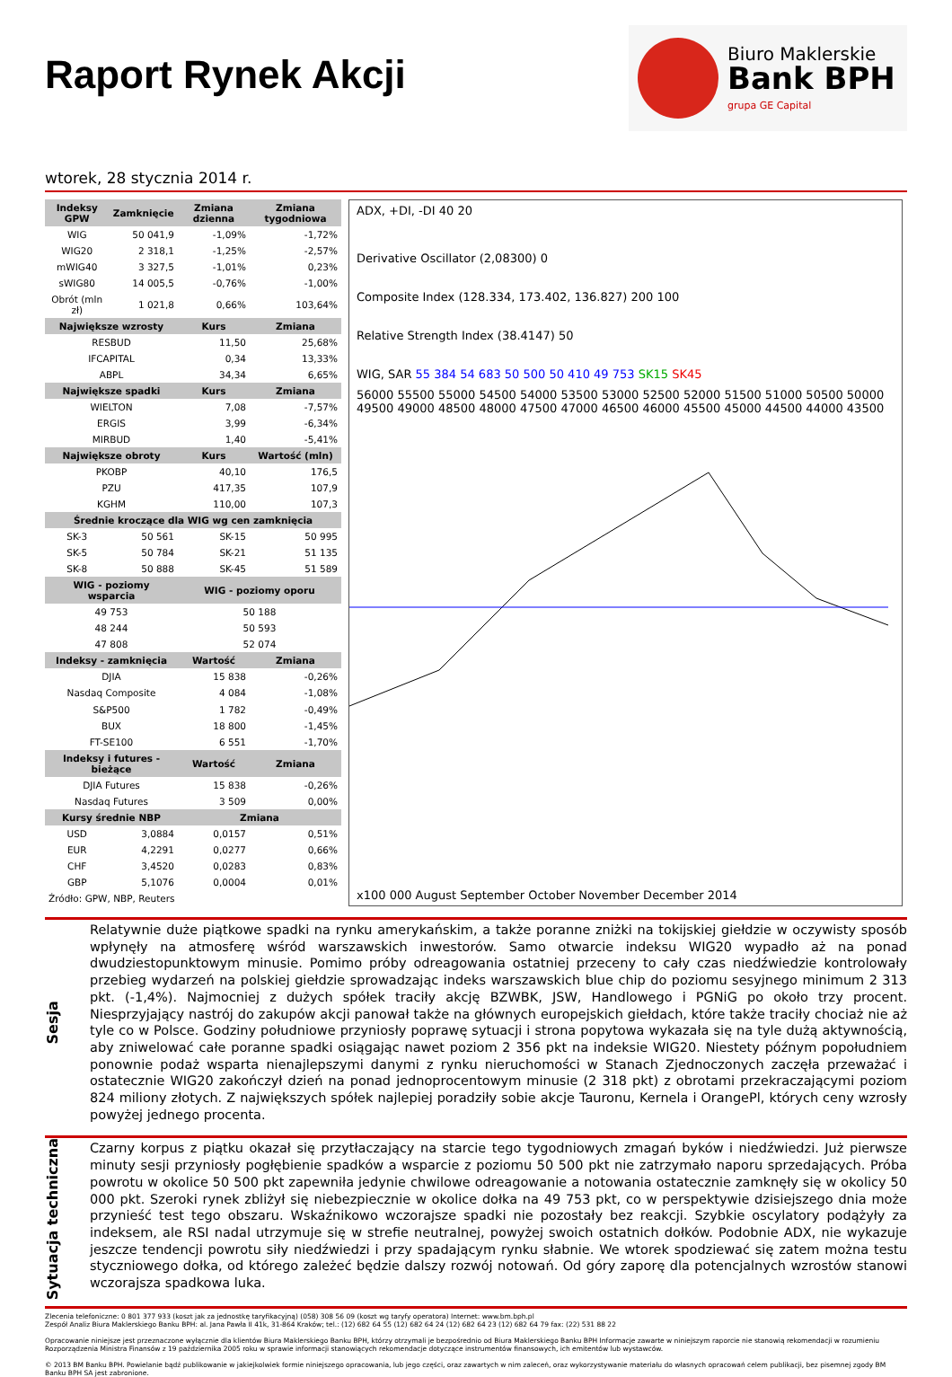Raport Rynek Akcji
Biuro Maklerskie
Bank BPH
grupa GE Capital
wtorek, 28 stycznia 2014 r.
| Indeksy GPW | Zamknięcie | Zmiana dzienna | Zmiana tygodniowa |
| --- | --- | --- | --- |
| WIG | 50 041,9 | -1,09% | -1,72% |
| WIG20 | 2 318,1 | -1,25% | -2,57% |
| mWIG40 | 3 327,5 | -1,01% | 0,23% |
| sWIG80 | 14 005,5 | -0,76% | -1,00% |
| Obrót (mln zł) | 1 021,8 | 0,66% | 103,64% |
| Największe wzrosty | | Kurs | Zmiana |
| RESBUD | | 11,50 | 25,68% |
| IFCAPITAL | | 0,34 | 13,33% |
| ABPL | | 34,34 | 6,65% |
| Największe spadki | | Kurs | Zmiana |
| WIELTON | | 7,08 | -7,57% |
| ERGIS | | 3,99 | -6,34% |
| MIRBUD | | 1,40 | -5,41% |
| Największe obroty | | Kurs | Wartość (mln) |
| PKOBP | | 40,10 | 176,5 |
| PZU | | 417,35 | 107,9 |
| KGHM | | 110,00 | 107,3 |
| Średnie kroczące dla WIG wg cen zamknięcia | | | |
| SK-3 | 50 561 | SK-15 | 50 995 |
| SK-5 | 50 784 | SK-21 | 51 135 |
| SK-8 | 50 888 | SK-45 | 51 589 |
| WIG - poziomy wsparcia | | WIG - poziomy oporu | |
| 49 753 | | 50 188 | |
| 48 244 | | 50 593 | |
| 47 808 | | 52 074 | |
| Indeksy - zamknięcia | | Wartość | Zmiana |
| DJIA | | 15 838 | -0,26% |
| Nasdaq Composite | | 4 084 | -1,08% |
| S&P500 | | 1 782 | -0,49% |
| BUX | | 18 800 | -1,45% |
| FT-SE100 | | 6 551 | -1,70% |
| Indeksy i futures - bieżące | | Wartość | Zmiana |
| DJIA Futures | | 15 838 | -0,26% |
| Nasdaq Futures | | 3 509 | 0,00% |
| Kursy średnie NBP | | Zmiana | |
| USD | 3,0884 | 0,0157 | 0,51% |
| EUR | 4,2291 | 0,0277 | 0,66% |
| CHF | 3,4520 | 0,0283 | 0,83% |
| GBP | 5,1076 | 0,0004 | 0,01% |
| Źródło: GPW, NBP, Reuters | | | |
ADX, +DI, -DI 40 20
Derivative Oscillator (2,08300) 0
Composite Index (128.334, 173.402, 136.827) 200 100
Relative Strength Index (38.4147) 50
WIG, SAR 55 384 54 683 50 500 50 410 49 753 SK15 SK45
56000 55500 55000 54500 54000 53500 53000 52500 52000 51500 51000 50500 50000 49500 49000 48500 48000 47500 47000 46500 46000 45500 45000 44500 44000 43500
x100 000 August September October November December 2014
Sesja
Relatywnie duże piątkowe spadki na rynku amerykańskim, a także poranne zniżki na tokijskiej giełdzie w oczywisty sposób wpłynęły na atmosferę wśród warszawskich inwestorów. Samo otwarcie indeksu WIG20 wypadło aż na ponad dwudziestopunktowym minusie. Pomimo próby odreagowania ostatniej przeceny to cały czas niedźwiedzie kontrolowały przebieg wydarzeń na polskiej giełdzie sprowadzając indeks warszawskich blue chip do poziomu sesyjnego minimum 2 313 pkt. (-1,4%). Najmocniej z dużych spółek traciły akcję BZWBK, JSW, Handlowego i PGNiG po około trzy procent. Niesprzyjający nastrój do zakupów akcji panował także na głównych europejskich giełdach, które także traciły chociaż nie aż tyle co w Polsce. Godziny południowe przyniosły poprawę sytuacji i strona popytowa wykazała się na tyle dużą aktywnością, aby zniwelować całe poranne spadki osiągając nawet poziom 2 356 pkt na indeksie WIG20. Niestety późnym popołudniem ponownie podaż wsparta nienajlepszymi danymi z rynku nieruchomości w Stanach Zjednoczonych zaczęła przeważać i ostatecznie WIG20 zakończył dzień na ponad jednoprocentowym minusie (2 318 pkt) z obrotami przekraczającymi poziom 824 miliony złotych. Z największych spółek najlepiej poradziły sobie akcje Tauronu, Kernela i OrangePl, których ceny wzrosły powyżej jednego procenta.
Sytuacja techniczna
Czarny korpus z piątku okazał się przytłaczający na starcie tego tygodniowych zmagań byków i niedźwiedzi. Już pierwsze minuty sesji przyniosły pogłębienie spadków a wsparcie z poziomu 50 500 pkt nie zatrzymało naporu sprzedających. Próba powrotu w okolice 50 500 pkt zapewniła jedynie chwilowe odreagowanie a notowania ostatecznie zamknęły się w okolicy 50 000 pkt. Szeroki rynek zbliżył się niebezpiecznie w okolice dołka na 49 753 pkt, co w perspektywie dzisiejszego dnia może przynieść test tego obszaru. Wskaźnikowo wczorajsze spadki nie pozostały bez reakcji. Szybkie oscylatory podążyły za indeksem, ale RSI nadal utrzymuje się w strefie neutralnej, powyżej swoich ostatnich dołków. Podobnie ADX, nie wykazuje jeszcze tendencji powrotu siły niedźwiedzi i przy spadającym rynku słabnie. We wtorek spodziewać się zatem można testu styczniowego dołka, od którego zależeć będzie dalszy rozwój notowań. Od góry zaporę dla potencjalnych wzrostów stanowi wczorajsza spadkowa luka.
Zlecenia telefoniczne: 0 801 377 933 (koszt jak za jednostkę taryfikacyjną) (058) 308 56 09 (koszt wg taryfy operatora) Internet: www.bm.bph.pl
Zespół Analiz Biura Maklerskiego Banku BPH: al. Jana Pawła II 41k, 31-864 Kraków; tel.: (12) 682 64 55 (12) 682 64 24 (12) 682 64 23 (12) 682 64 79 fax: (22) 531 88 22
Opracowanie niniejsze jest przeznaczone wyłącznie dla klientów Biura Maklerskiego Banku BPH, którzy otrzymali je bezpośrednio od Biura Maklerskiego Banku BPH Informacje zawarte w niniejszym raporcie nie stanowią rekomendacji w rozumieniu Rozporządzenia Ministra Finansów z 19 października 2005 roku w sprawie informacji stanowiących rekomendacje dotyczące instrumentów finansowych, ich emitentów lub wystawców.
© 2013 BM Banku BPH. Powielanie bądź publikowanie w jakiejkolwiek formie niniejszego opracowania, lub jego części, oraz zawartych w nim zaleceń, oraz wykorzystywanie materiału do własnych opracowań celem publikacji, bez pisemnej zgody BM Banku BPH SA jest zabronione.